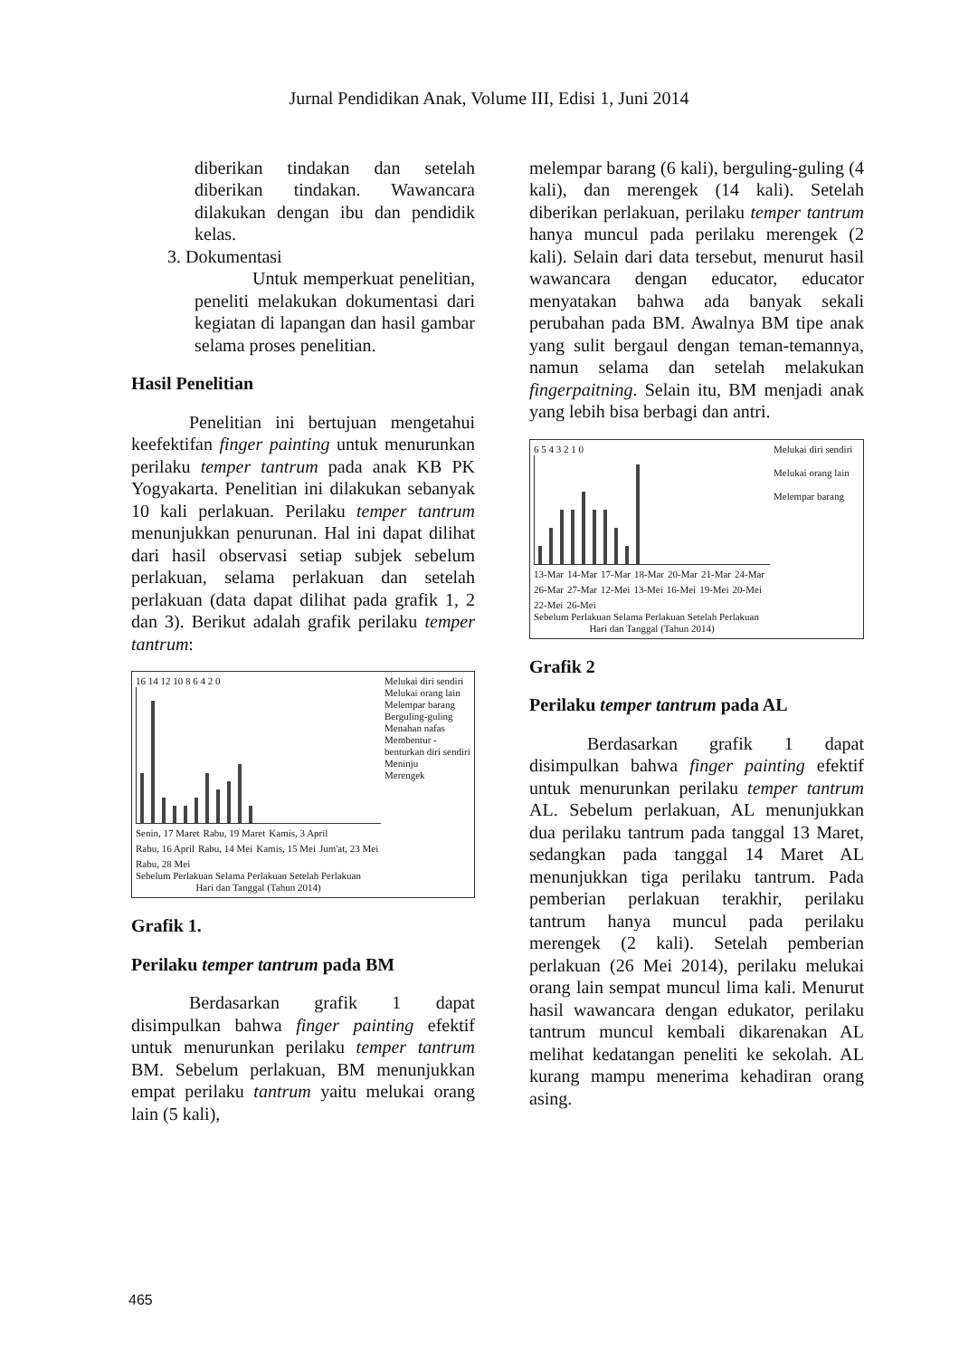Jurnal Pendidikan Anak, Volume III, Edisi 1, Juni 2014
diberikan tindakan dan setelah diberikan tindakan. Wawancara dilakukan dengan ibu dan pendidik kelas.
3. Dokumentasi
Untuk memperkuat penelitian, peneliti melakukan dokumentasi dari kegiatan di lapangan dan hasil gambar selama proses penelitian.
Hasil Penelitian
Penelitian ini bertujuan mengetahui keefektifan finger painting untuk menurunkan perilaku temper tantrum pada anak KB PK Yogyakarta. Penelitian ini dilakukan sebanyak 10 kali perlakuan. Perilaku temper tantrum menunjukkan penurunan. Hal ini dapat dilihat dari hasil observasi setiap subjek sebelum perlakuan, selama perlakuan dan setelah perlakuan (data dapat dilihat pada grafik 1, 2 dan 3). Berikut adalah grafik perilaku temper tantrum:
16 14 12 10 8 6 4 2 0
Senin, 17 Maret Rabu, 19 Maret Kamis, 3 April Rabu, 16 April Rabu, 14 Mei Kamis, 15 Mei Jum'at, 23 Mei Rabu, 28 Mei
Sebelum Perlakuan Selama Perlakuan Setelah Perlakuan
Hari dan Tanggal (Tahun 2014)
Melukai diri sendiri
Melukai orang lain
Melempar barang
Berguling-guling
Menahan nafas
Membentur -benturkan diri sendiri
Meninju
Merengek
Grafik 1.
Perilaku temper tantrum pada BM
Berdasarkan grafik 1 dapat disimpulkan bahwa finger painting efektif untuk menurunkan perilaku temper tantrum BM. Sebelum perlakuan, BM menunjukkan empat perilaku tantrum yaitu melukai orang lain (5 kali),
melempar barang (6 kali), berguling-guling (4 kali), dan merengek (14 kali). Setelah diberikan perlakuan, perilaku temper tantrum hanya muncul pada perilaku merengek (2 kali). Selain dari data tersebut, menurut hasil wawancara dengan educator, educator menyatakan bahwa ada banyak sekali perubahan pada BM. Awalnya BM tipe anak yang sulit bergaul dengan teman-temannya, namun selama dan setelah melakukan fingerpaitning. Selain itu, BM menjadi anak yang lebih bisa berbagi dan antri.
6 5 4 3 2 1 0
13-Mar 14-Mar 17-Mar 18-Mar 20-Mar 21-Mar 24-Mar 26-Mar 27-Mar 12-Mei 13-Mei 16-Mei 19-Mei 20-Mei 22-Mei 26-Mei
Sebelum Perlakuan Selama Perlakuan Setelah Perlakuan
Hari dan Tanggal (Tahun 2014)
Melukai diri sendiri
Melukai orang lain
Melempar barang
Grafik 2
Perilaku temper tantrum pada AL
Berdasarkan grafik 1 dapat disimpulkan bahwa finger painting efektif untuk menurunkan perilaku temper tantrum AL. Sebelum perlakuan, AL menunjukkan dua perilaku tantrum pada tanggal 13 Maret, sedangkan pada tanggal 14 Maret AL menunjukkan tiga perilaku tantrum. Pada pemberian perlakuan terakhir, perilaku tantrum hanya muncul pada perilaku merengek (2 kali). Setelah pemberian perlakuan (26 Mei 2014), perilaku melukai orang lain sempat muncul lima kali. Menurut hasil wawancara dengan edukator, perilaku tantrum muncul kembali dikarenakan AL melihat kedatangan peneliti ke sekolah. AL kurang mampu menerima kehadiran orang asing.
465